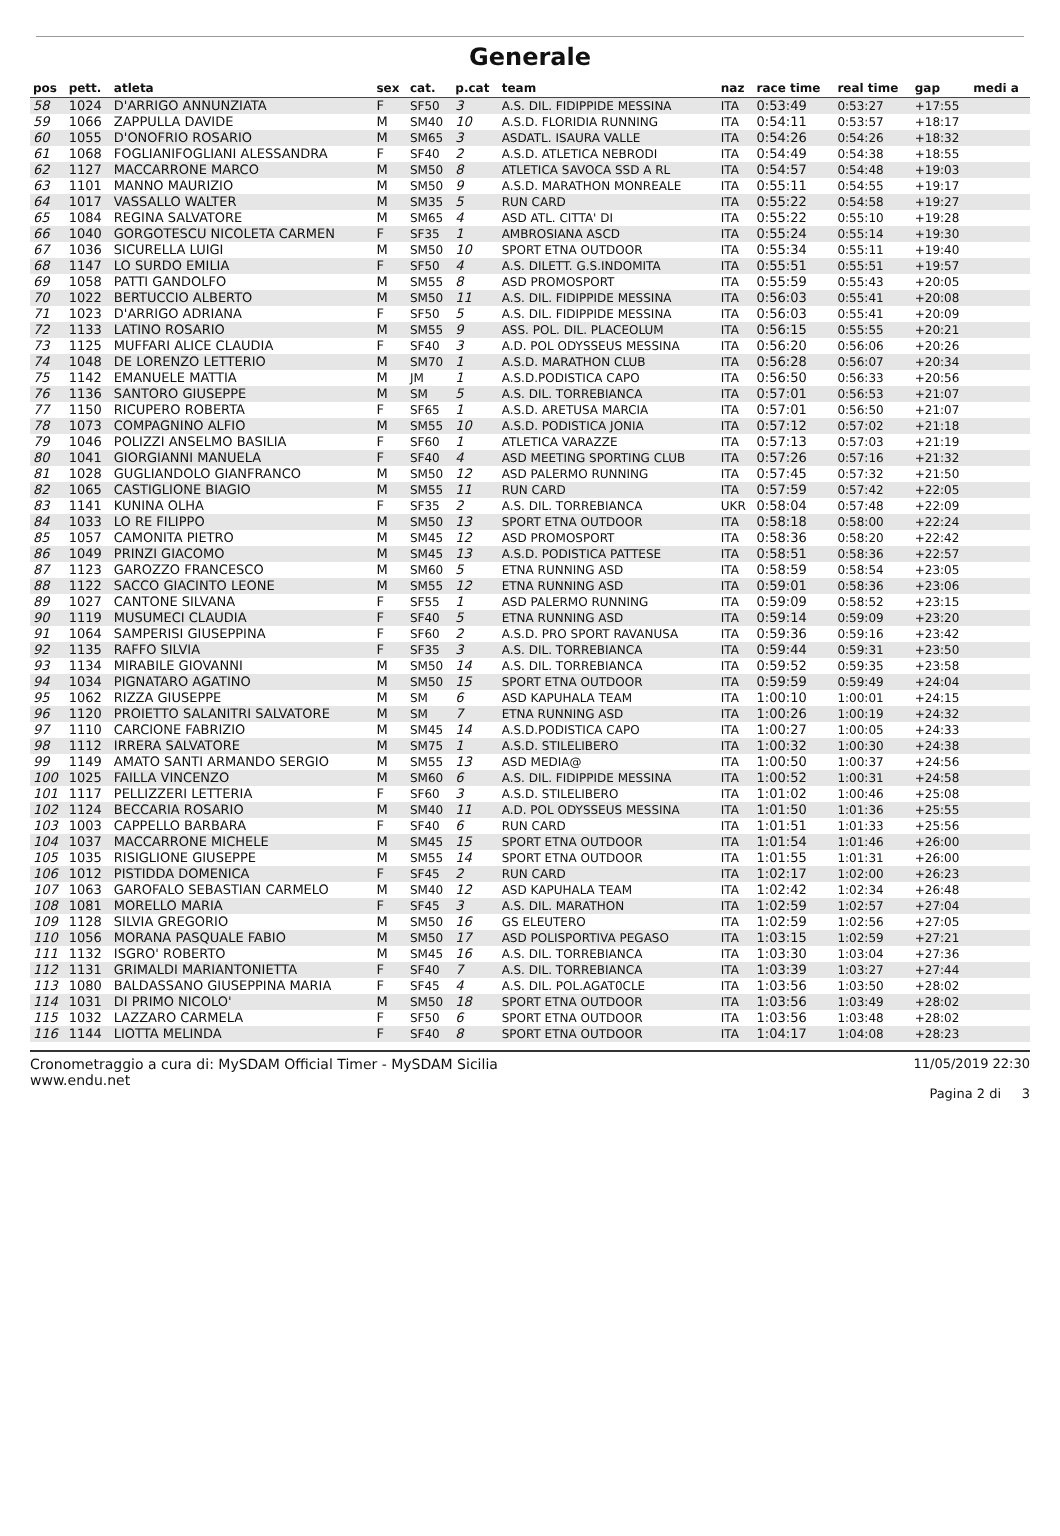Generale
| pos | pett. | atleta | sex | cat. | p.cat | team | naz | race time | real time | gap | medi a |
| --- | --- | --- | --- | --- | --- | --- | --- | --- | --- | --- | --- |
| 58 | 1024 | D'ARRIGO ANNUNZIATA | F | SF50 | 3 | A.S. DIL. FIDIPPIDE MESSINA | ITA | 0:53:49 | 0:53:27 | +17:55 | |
| 59 | 1066 | ZAPPULLA DAVIDE | M | SM40 | 10 | A.S.D. FLORIDIA RUNNING | ITA | 0:54:11 | 0:53:57 | +18:17 | |
| 60 | 1055 | D'ONOFRIO ROSARIO | M | SM65 | 3 | ASDATL. ISAURA VALLE | ITA | 0:54:26 | 0:54:26 | +18:32 | |
| 61 | 1068 | FOGLIANIFOGLIANI ALESSANDRA | F | SF40 | 2 | A.S.D. ATLETICA NEBRODI | ITA | 0:54:49 | 0:54:38 | +18:55 | |
| 62 | 1127 | MACCARRONE MARCO | M | SM50 | 8 | ATLETICA SAVOCA SSD A RL | ITA | 0:54:57 | 0:54:48 | +19:03 | |
| 63 | 1101 | MANNO MAURIZIO | M | SM50 | 9 | A.S.D. MARATHON MONREALE | ITA | 0:55:11 | 0:54:55 | +19:17 | |
| 64 | 1017 | VASSALLO WALTER | M | SM35 | 5 | RUN CARD | ITA | 0:55:22 | 0:54:58 | +19:27 | |
| 65 | 1084 | REGINA SALVATORE | M | SM65 | 4 | ASD ATL. CITTA' DI | ITA | 0:55:22 | 0:55:10 | +19:28 | |
| 66 | 1040 | GORGOTESCU NICOLETA CARMEN | F | SF35 | 1 | AMBROSIANA ASCD | ITA | 0:55:24 | 0:55:14 | +19:30 | |
| 67 | 1036 | SICURELLA LUIGI | M | SM50 | 10 | SPORT ETNA OUTDOOR | ITA | 0:55:34 | 0:55:11 | +19:40 | |
| 68 | 1147 | LO SURDO EMILIA | F | SF50 | 4 | A.S. DILETT. G.S.INDOMITA | ITA | 0:55:51 | 0:55:51 | +19:57 | |
| 69 | 1058 | PATTI GANDOLFO | M | SM55 | 8 | ASD PROMOSPORT | ITA | 0:55:59 | 0:55:43 | +20:05 | |
| 70 | 1022 | BERTUCCIO ALBERTO | M | SM50 | 11 | A.S. DIL. FIDIPPIDE MESSINA | ITA | 0:56:03 | 0:55:41 | +20:08 | |
| 71 | 1023 | D'ARRIGO ADRIANA | F | SF50 | 5 | A.S. DIL. FIDIPPIDE MESSINA | ITA | 0:56:03 | 0:55:41 | +20:09 | |
| 72 | 1133 | LATINO ROSARIO | M | SM55 | 9 | ASS. POL. DIL. PLACEOLUM | ITA | 0:56:15 | 0:55:55 | +20:21 | |
| 73 | 1125 | MUFFARI ALICE CLAUDIA | F | SF40 | 3 | A.D. POL ODYSSEUS MESSINA | ITA | 0:56:20 | 0:56:06 | +20:26 | |
| 74 | 1048 | DE LORENZO LETTERIO | M | SM70 | 1 | A.S.D. MARATHON CLUB | ITA | 0:56:28 | 0:56:07 | +20:34 | |
| 75 | 1142 | EMANUELE MATTIA | M | JM | 1 | A.S.D.PODISTICA CAPO | ITA | 0:56:50 | 0:56:33 | +20:56 | |
| 76 | 1136 | SANTORO GIUSEPPE | M | SM | 5 | A.S. DIL. TORREBIANCA | ITA | 0:57:01 | 0:56:53 | +21:07 | |
| 77 | 1150 | RICUPERO ROBERTA | F | SF65 | 1 | A.S.D. ARETUSA MARCIA | ITA | 0:57:01 | 0:56:50 | +21:07 | |
| 78 | 1073 | COMPAGNINO ALFIO | M | SM55 | 10 | A.S.D. PODISTICA JONIA | ITA | 0:57:12 | 0:57:02 | +21:18 | |
| 79 | 1046 | POLIZZI ANSELMO BASILIA | F | SF60 | 1 | ATLETICA VARAZZE | ITA | 0:57:13 | 0:57:03 | +21:19 | |
| 80 | 1041 | GIORGIANNI MANUELA | F | SF40 | 4 | ASD MEETING SPORTING CLUB | ITA | 0:57:26 | 0:57:16 | +21:32 | |
| 81 | 1028 | GUGLIANDOLO GIANFRANCO | M | SM50 | 12 | ASD PALERMO RUNNING | ITA | 0:57:45 | 0:57:32 | +21:50 | |
| 82 | 1065 | CASTIGLIONE BIAGIO | M | SM55 | 11 | RUN CARD | ITA | 0:57:59 | 0:57:42 | +22:05 | |
| 83 | 1141 | KUNINA OLHA | F | SF35 | 2 | A.S. DIL. TORREBIANCA | UKR | 0:58:04 | 0:57:48 | +22:09 | |
| 84 | 1033 | LO RE FILIPPO | M | SM50 | 13 | SPORT ETNA OUTDOOR | ITA | 0:58:18 | 0:58:00 | +22:24 | |
| 85 | 1057 | CAMONITA PIETRO | M | SM45 | 12 | ASD PROMOSPORT | ITA | 0:58:36 | 0:58:20 | +22:42 | |
| 86 | 1049 | PRINZI GIACOMO | M | SM45 | 13 | A.S.D. PODISTICA PATTESE | ITA | 0:58:51 | 0:58:36 | +22:57 | |
| 87 | 1123 | GAROZZO FRANCESCO | M | SM60 | 5 | ETNA RUNNING ASD | ITA | 0:58:59 | 0:58:54 | +23:05 | |
| 88 | 1122 | SACCO GIACINTO LEONE | M | SM55 | 12 | ETNA RUNNING ASD | ITA | 0:59:01 | 0:58:36 | +23:06 | |
| 89 | 1027 | CANTONE SILVANA | F | SF55 | 1 | ASD PALERMO RUNNING | ITA | 0:59:09 | 0:58:52 | +23:15 | |
| 90 | 1119 | MUSUMECI CLAUDIA | F | SF40 | 5 | ETNA RUNNING ASD | ITA | 0:59:14 | 0:59:09 | +23:20 | |
| 91 | 1064 | SAMPERISI GIUSEPPINA | F | SF60 | 2 | A.S.D. PRO SPORT RAVANUSA | ITA | 0:59:36 | 0:59:16 | +23:42 | |
| 92 | 1135 | RAFFO SILVIA | F | SF35 | 3 | A.S. DIL. TORREBIANCA | ITA | 0:59:44 | 0:59:31 | +23:50 | |
| 93 | 1134 | MIRABILE GIOVANNI | M | SM50 | 14 | A.S. DIL. TORREBIANCA | ITA | 0:59:52 | 0:59:35 | +23:58 | |
| 94 | 1034 | PIGNATARO AGATINO | M | SM50 | 15 | SPORT ETNA OUTDOOR | ITA | 0:59:59 | 0:59:49 | +24:04 | |
| 95 | 1062 | RIZZA GIUSEPPE | M | SM | 6 | ASD KAPUHALA TEAM | ITA | 1:00:10 | 1:00:01 | +24:15 | |
| 96 | 1120 | PROIETTO SALANITRI SALVATORE | M | SM | 7 | ETNA RUNNING ASD | ITA | 1:00:26 | 1:00:19 | +24:32 | |
| 97 | 1110 | CARCIONE FABRIZIO | M | SM45 | 14 | A.S.D.PODISTICA CAPO | ITA | 1:00:27 | 1:00:05 | +24:33 | |
| 98 | 1112 | IRRERA SALVATORE | M | SM75 | 1 | A.S.D. STILELIBERO | ITA | 1:00:32 | 1:00:30 | +24:38 | |
| 99 | 1149 | AMATO SANTI ARMANDO SERGIO | M | SM55 | 13 | ASD MEDIA@ | ITA | 1:00:50 | 1:00:37 | +24:56 | |
| 100 | 1025 | FAILLA VINCENZO | M | SM60 | 6 | A.S. DIL. FIDIPPIDE MESSINA | ITA | 1:00:52 | 1:00:31 | +24:58 | |
| 101 | 1117 | PELLIZZERI LETTERIA | F | SF60 | 3 | A.S.D. STILELIBERO | ITA | 1:01:02 | 1:00:46 | +25:08 | |
| 102 | 1124 | BECCARIA ROSARIO | M | SM40 | 11 | A.D. POL ODYSSEUS MESSINA | ITA | 1:01:50 | 1:01:36 | +25:55 | |
| 103 | 1003 | CAPPELLO BARBARA | F | SF40 | 6 | RUN CARD | ITA | 1:01:51 | 1:01:33 | +25:56 | |
| 104 | 1037 | MACCARRONE MICHELE | M | SM45 | 15 | SPORT ETNA OUTDOOR | ITA | 1:01:54 | 1:01:46 | +26:00 | |
| 105 | 1035 | RISIGLIONE GIUSEPPE | M | SM55 | 14 | SPORT ETNA OUTDOOR | ITA | 1:01:55 | 1:01:31 | +26:00 | |
| 106 | 1012 | PISTIDDA DOMENICA | F | SF45 | 2 | RUN CARD | ITA | 1:02:17 | 1:02:00 | +26:23 | |
| 107 | 1063 | GAROFALO SEBASTIAN CARMELO | M | SM40 | 12 | ASD KAPUHALA TEAM | ITA | 1:02:42 | 1:02:34 | +26:48 | |
| 108 | 1081 | MORELLO MARIA | F | SF45 | 3 | A.S. DIL. MARATHON | ITA | 1:02:59 | 1:02:57 | +27:04 | |
| 109 | 1128 | SILVIA GREGORIO | M | SM50 | 16 | GS ELEUTERO | ITA | 1:02:59 | 1:02:56 | +27:05 | |
| 110 | 1056 | MORANA PASQUALE FABIO | M | SM50 | 17 | ASD POLISPORTIVA PEGASO | ITA | 1:03:15 | 1:02:59 | +27:21 | |
| 111 | 1132 | ISGRO' ROBERTO | M | SM45 | 16 | A.S. DIL. TORREBIANCA | ITA | 1:03:30 | 1:03:04 | +27:36 | |
| 112 | 1131 | GRIMALDI MARIANTONIETTA | F | SF40 | 7 | A.S. DIL. TORREBIANCA | ITA | 1:03:39 | 1:03:27 | +27:44 | |
| 113 | 1080 | BALDASSANO GIUSEPPINA MARIA | F | SF45 | 4 | A.S. DIL. POL.AGAT0CLE | ITA | 1:03:56 | 1:03:50 | +28:02 | |
| 114 | 1031 | DI PRIMO NICOLO' | M | SM50 | 18 | SPORT ETNA OUTDOOR | ITA | 1:03:56 | 1:03:49 | +28:02 | |
| 115 | 1032 | LAZZARO CARMELA | F | SF50 | 6 | SPORT ETNA OUTDOOR | ITA | 1:03:56 | 1:03:48 | +28:02 | |
| 116 | 1144 | LIOTTA MELINDA | F | SF40 | 8 | SPORT ETNA OUTDOOR | ITA | 1:04:17 | 1:04:08 | +28:23 | |
Cronometraggio a cura di: MySDAM Official Timer - MySDAM Sicilia
www.endu.net
11/05/2019 22:30
Pagina 2 di 3